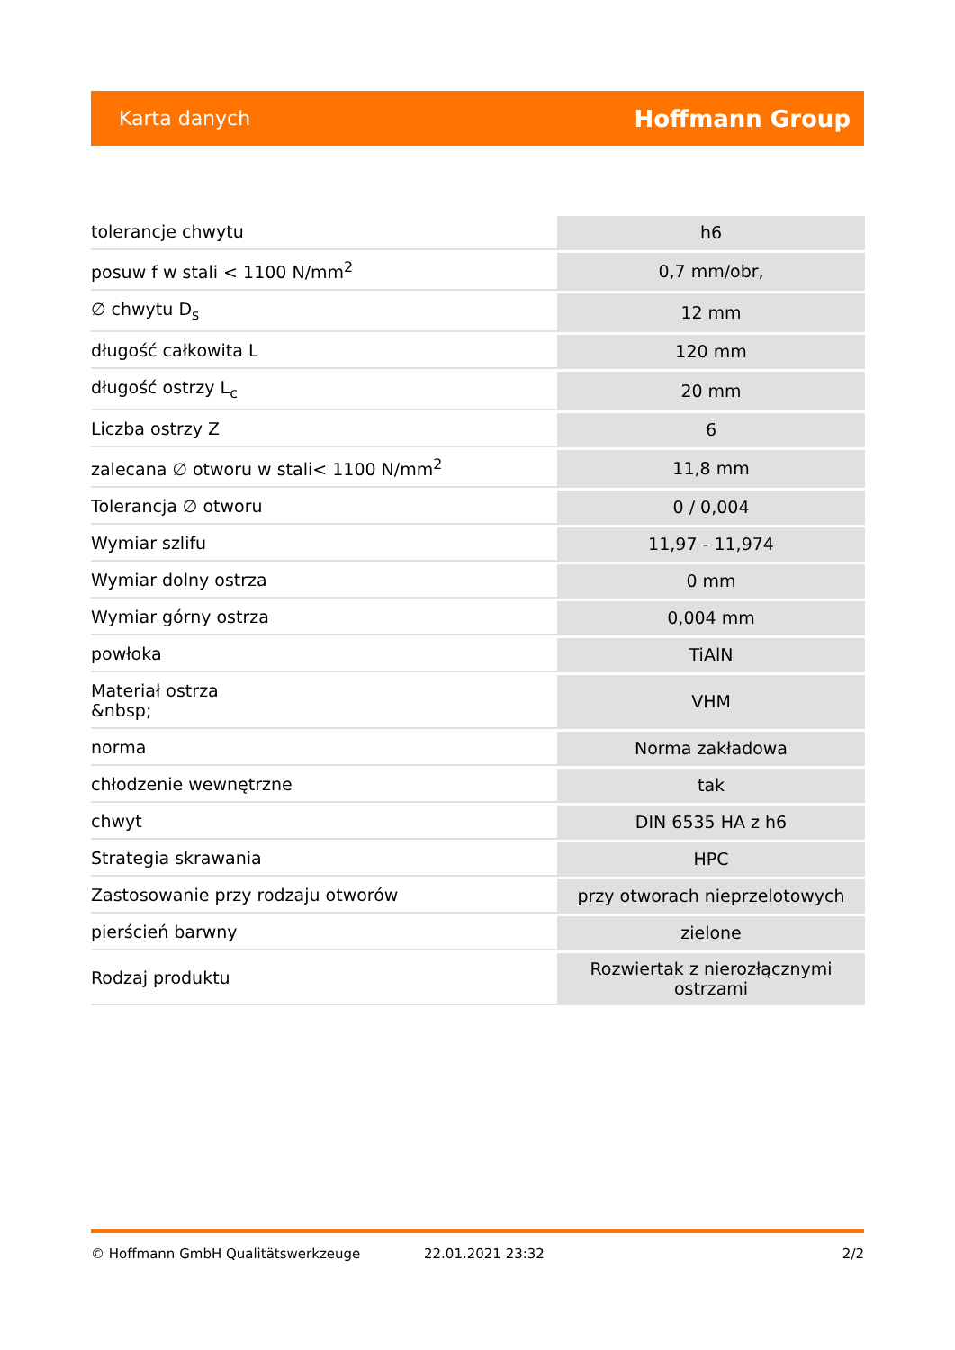Karta danych Hoffmann Group
| tolerancje chwytu | h6 |
| posuw f w stali < 1100 N/mm<sup>2</sup> | 0,7 mm/obr, |
| ∅ chwytu D<sub>s</sub> | 12 mm |
| długość całkowita L | 120 mm |
| długość ostrzy L<sub>c</sub> | 20 mm |
| Liczba ostrzy Z | 6 |
| zalecana ∅ otworu w stali< 1100 N/mm<sup>2</sup> | 11,8 mm |
| Tolerancja ∅ otworu | 0 / 0,004 |
| Wymiar szlifu | 11,97 - 11,974 |
| Wymiar dolny ostrza | 0 mm |
| Wymiar górny ostrza | 0,004 mm |
| powłoka | TiAlN |
| Materiał ostrza &nbsp; | VHM |
| norma | Norma zakładowa |
| chłodzenie wewnętrzne | tak |
| chwyt | DIN 6535 HA z h6 |
| Strategia skrawania | HPC |
| Zastosowanie przy rodzaju otworów | przy otworach nieprzelotowych |
| pierścień barwny | zielone |
| Rodzaj produktu | Rozwiertak z nierozłącznymi ostrzami |
© Hoffmann GmbH Qualitätswerkzeuge 22.01.2021 23:32 2/2